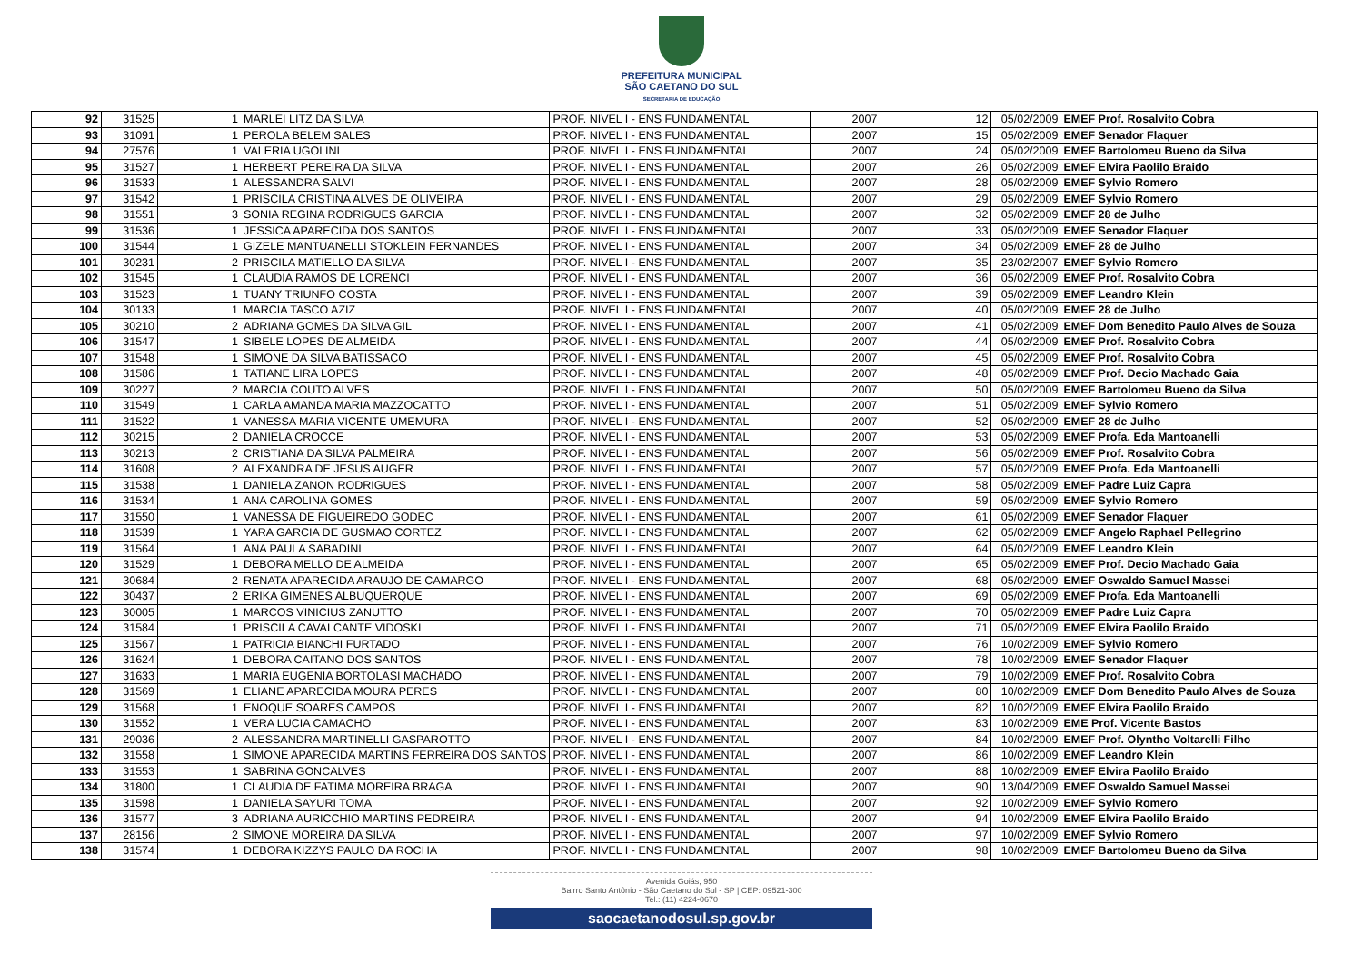PREFEITURA MUNICIPAL
SÃO CAETANO DO SUL
SECRETARIA DE EDUCAÇÃO
| 92 | 31525 | 1 | MARLEI LITZ DA SILVA | PROF. NIVEL I - ENS FUNDAMENTAL | 2007 | 12 | 05/02/2009 | EMEF Prof. Rosalvito Cobra |
| 93 | 31091 | 1 | PEROLA BELEM SALES | PROF. NIVEL I - ENS FUNDAMENTAL | 2007 | 15 | 05/02/2009 | EMEF Senador Flaquer |
| 94 | 27576 | 1 | VALERIA UGOLINI | PROF. NIVEL I - ENS FUNDAMENTAL | 2007 | 24 | 05/02/2009 | EMEF Bartolomeu Bueno da Silva |
| 95 | 31527 | 1 | HERBERT PEREIRA DA SILVA | PROF. NIVEL I - ENS FUNDAMENTAL | 2007 | 26 | 05/02/2009 | EMEF Elvira Paolilo Braido |
| 96 | 31533 | 1 | ALESSANDRA SALVI | PROF. NIVEL I - ENS FUNDAMENTAL | 2007 | 28 | 05/02/2009 | EMEF Sylvio Romero |
| 97 | 31542 | 1 | PRISCILA CRISTINA ALVES DE OLIVEIRA | PROF. NIVEL I - ENS FUNDAMENTAL | 2007 | 29 | 05/02/2009 | EMEF Sylvio Romero |
| 98 | 31551 | 3 | SONIA REGINA RODRIGUES GARCIA | PROF. NIVEL I - ENS FUNDAMENTAL | 2007 | 32 | 05/02/2009 | EMEF 28 de Julho |
| 99 | 31536 | 1 | JESSICA APARECIDA DOS SANTOS | PROF. NIVEL I - ENS FUNDAMENTAL | 2007 | 33 | 05/02/2009 | EMEF Senador Flaquer |
| 100 | 31544 | 1 | GIZELE MANTUANELLI STOKLEIN FERNANDES | PROF. NIVEL I - ENS FUNDAMENTAL | 2007 | 34 | 05/02/2009 | EMEF 28 de Julho |
| 101 | 30231 | 2 | PRISCILA MATIELLO DA SILVA | PROF. NIVEL I - ENS FUNDAMENTAL | 2007 | 35 | 23/02/2007 | EMEF Sylvio Romero |
| 102 | 31545 | 1 | CLAUDIA RAMOS DE LORENCI | PROF. NIVEL I - ENS FUNDAMENTAL | 2007 | 36 | 05/02/2009 | EMEF Prof. Rosalvito Cobra |
| 103 | 31523 | 1 | TUANY TRIUNFO COSTA | PROF. NIVEL I - ENS FUNDAMENTAL | 2007 | 39 | 05/02/2009 | EMEF Leandro Klein |
| 104 | 30133 | 1 | MARCIA TASCO AZIZ | PROF. NIVEL I - ENS FUNDAMENTAL | 2007 | 40 | 05/02/2009 | EMEF 28 de Julho |
| 105 | 30210 | 2 | ADRIANA GOMES DA SILVA GIL | PROF. NIVEL I - ENS FUNDAMENTAL | 2007 | 41 | 05/02/2009 | EMEF Dom Benedito Paulo Alves de Souza |
| 106 | 31547 | 1 | SIBELE LOPES DE ALMEIDA | PROF. NIVEL I - ENS FUNDAMENTAL | 2007 | 44 | 05/02/2009 | EMEF Prof. Rosalvito Cobra |
| 107 | 31548 | 1 | SIMONE DA SILVA BATISSACO | PROF. NIVEL I - ENS FUNDAMENTAL | 2007 | 45 | 05/02/2009 | EMEF Prof. Rosalvito Cobra |
| 108 | 31586 | 1 | TATIANE LIRA LOPES | PROF. NIVEL I - ENS FUNDAMENTAL | 2007 | 48 | 05/02/2009 | EMEF Prof. Decio Machado Gaia |
| 109 | 30227 | 2 | MARCIA COUTO ALVES | PROF. NIVEL I - ENS FUNDAMENTAL | 2007 | 50 | 05/02/2009 | EMEF Bartolomeu Bueno da Silva |
| 110 | 31549 | 1 | CARLA AMANDA MARIA MAZZOCATTO | PROF. NIVEL I - ENS FUNDAMENTAL | 2007 | 51 | 05/02/2009 | EMEF Sylvio Romero |
| 111 | 31522 | 1 | VANESSA MARIA VICENTE UMEMURA | PROF. NIVEL I - ENS FUNDAMENTAL | 2007 | 52 | 05/02/2009 | EMEF 28 de Julho |
| 112 | 30215 | 2 | DANIELA CROCCE | PROF. NIVEL I - ENS FUNDAMENTAL | 2007 | 53 | 05/02/2009 | EMEF Profa. Eda Mantoanelli |
| 113 | 30213 | 2 | CRISTIANA DA SILVA PALMEIRA | PROF. NIVEL I - ENS FUNDAMENTAL | 2007 | 56 | 05/02/2009 | EMEF Prof. Rosalvito Cobra |
| 114 | 31608 | 2 | ALEXANDRA DE JESUS AUGER | PROF. NIVEL I - ENS FUNDAMENTAL | 2007 | 57 | 05/02/2009 | EMEF Profa. Eda Mantoanelli |
| 115 | 31538 | 1 | DANIELA ZANON RODRIGUES | PROF. NIVEL I - ENS FUNDAMENTAL | 2007 | 58 | 05/02/2009 | EMEF Padre Luiz Capra |
| 116 | 31534 | 1 | ANA CAROLINA GOMES | PROF. NIVEL I - ENS FUNDAMENTAL | 2007 | 59 | 05/02/2009 | EMEF Sylvio Romero |
| 117 | 31550 | 1 | VANESSA DE FIGUEIREDO GODEC | PROF. NIVEL I - ENS FUNDAMENTAL | 2007 | 61 | 05/02/2009 | EMEF Senador Flaquer |
| 118 | 31539 | 1 | YARA GARCIA DE GUSMAO CORTEZ | PROF. NIVEL I - ENS FUNDAMENTAL | 2007 | 62 | 05/02/2009 | EMEF Angelo Raphael Pellegrino |
| 119 | 31564 | 1 | ANA PAULA SABADINI | PROF. NIVEL I - ENS FUNDAMENTAL | 2007 | 64 | 05/02/2009 | EMEF Leandro Klein |
| 120 | 31529 | 1 | DEBORA MELLO DE ALMEIDA | PROF. NIVEL I - ENS FUNDAMENTAL | 2007 | 65 | 05/02/2009 | EMEF Prof. Decio Machado Gaia |
| 121 | 30684 | 2 | RENATA APARECIDA ARAUJO DE CAMARGO | PROF. NIVEL I - ENS FUNDAMENTAL | 2007 | 68 | 05/02/2009 | EMEF Oswaldo Samuel Massei |
| 122 | 30437 | 2 | ERIKA GIMENES ALBUQUERQUE | PROF. NIVEL I - ENS FUNDAMENTAL | 2007 | 69 | 05/02/2009 | EMEF Profa. Eda Mantoanelli |
| 123 | 30005 | 1 | MARCOS VINICIUS ZANUTTO | PROF. NIVEL I - ENS FUNDAMENTAL | 2007 | 70 | 05/02/2009 | EMEF Padre Luiz Capra |
| 124 | 31584 | 1 | PRISCILA CAVALCANTE VIDOSKI | PROF. NIVEL I - ENS FUNDAMENTAL | 2007 | 71 | 05/02/2009 | EMEF Elvira Paolilo Braido |
| 125 | 31567 | 1 | PATRICIA BIANCHI FURTADO | PROF. NIVEL I - ENS FUNDAMENTAL | 2007 | 76 | 10/02/2009 | EMEF Sylvio Romero |
| 126 | 31624 | 1 | DEBORA CAITANO DOS SANTOS | PROF. NIVEL I - ENS FUNDAMENTAL | 2007 | 78 | 10/02/2009 | EMEF Senador Flaquer |
| 127 | 31633 | 1 | MARIA EUGENIA BORTOLASI MACHADO | PROF. NIVEL I - ENS FUNDAMENTAL | 2007 | 79 | 10/02/2009 | EMEF Prof. Rosalvito Cobra |
| 128 | 31569 | 1 | ELIANE APARECIDA MOURA PERES | PROF. NIVEL I - ENS FUNDAMENTAL | 2007 | 80 | 10/02/2009 | EMEF Dom Benedito Paulo Alves de Souza |
| 129 | 31568 | 1 | ENOQUE SOARES CAMPOS | PROF. NIVEL I - ENS FUNDAMENTAL | 2007 | 82 | 10/02/2009 | EMEF Elvira Paolilo Braido |
| 130 | 31552 | 1 | VERA LUCIA CAMACHO | PROF. NIVEL I - ENS FUNDAMENTAL | 2007 | 83 | 10/02/2009 | EME Prof. Vicente Bastos |
| 131 | 29036 | 2 | ALESSANDRA MARTINELLI GASPAROTTO | PROF. NIVEL I - ENS FUNDAMENTAL | 2007 | 84 | 10/02/2009 | EMEF Prof. Olyntho Voltarelli Filho |
| 132 | 31558 | 1 | SIMONE APARECIDA MARTINS FERREIRA DOS SANTOS | PROF. NIVEL I - ENS FUNDAMENTAL | 2007 | 86 | 10/02/2009 | EMEF Leandro Klein |
| 133 | 31553 | 1 | SABRINA GONCALVES | PROF. NIVEL I - ENS FUNDAMENTAL | 2007 | 88 | 10/02/2009 | EMEF Elvira Paolilo Braido |
| 134 | 31800 | 1 | CLAUDIA DE FATIMA MOREIRA BRAGA | PROF. NIVEL I - ENS FUNDAMENTAL | 2007 | 90 | 13/04/2009 | EMEF Oswaldo Samuel Massei |
| 135 | 31598 | 1 | DANIELA SAYURI TOMA | PROF. NIVEL I - ENS FUNDAMENTAL | 2007 | 92 | 10/02/2009 | EMEF Sylvio Romero |
| 136 | 31577 | 3 | ADRIANA AURICCHIO MARTINS PEDREIRA | PROF. NIVEL I - ENS FUNDAMENTAL | 2007 | 94 | 10/02/2009 | EMEF Elvira Paolilo Braido |
| 137 | 28156 | 2 | SIMONE MOREIRA DA SILVA | PROF. NIVEL I - ENS FUNDAMENTAL | 2007 | 97 | 10/02/2009 | EMEF Sylvio Romero |
| 138 | 31574 | 1 | DEBORA KIZZYS PAULO DA ROCHA | PROF. NIVEL I - ENS FUNDAMENTAL | 2007 | 98 | 10/02/2009 | EMEF Bartolomeu Bueno da Silva |
Avenida Goiás, 950
Bairro Santo Antônio - São Caetano do Sul - SP | CEP: 09521-300
Tel.: (11) 4224-0670
saocaetanodosul.sp.gov.br